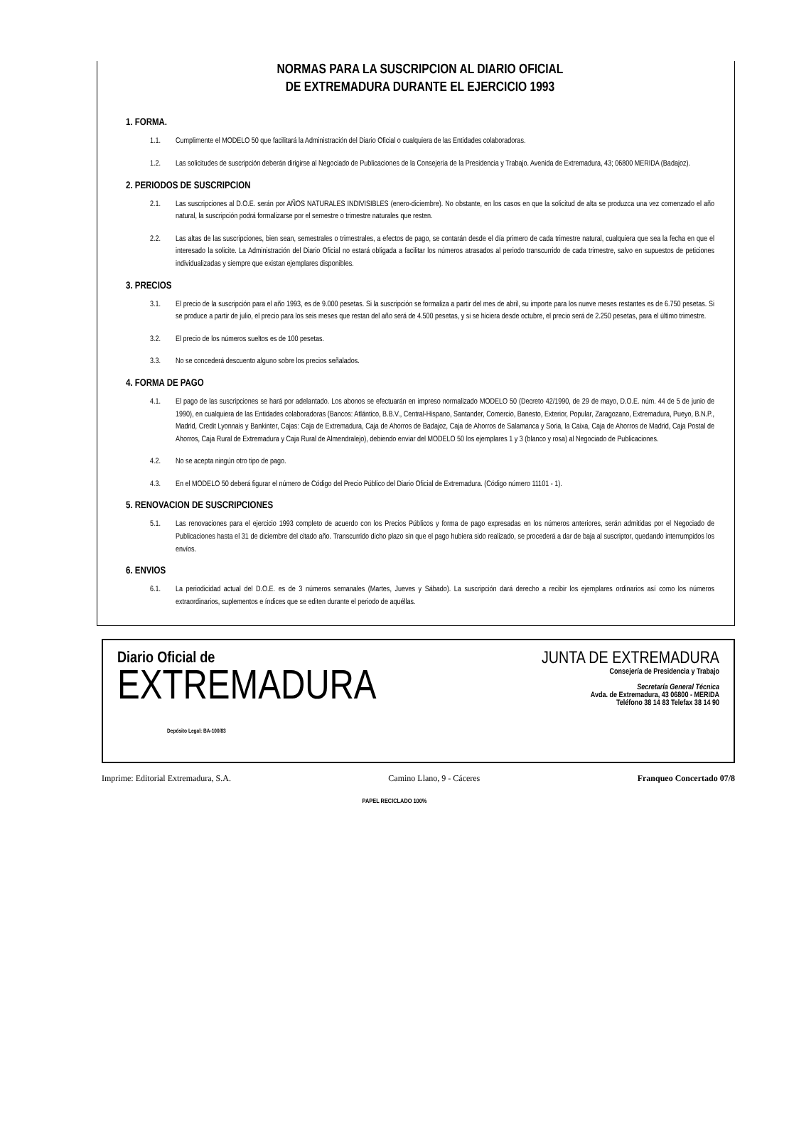NORMAS PARA LA SUSCRIPCION AL DIARIO OFICIAL
DE EXTREMADURA DURANTE EL EJERCICIO 1993
1. FORMA.
1.1. Cumplimente el MODELO 50 que facilitará la Administración del Diario Oficial o cualquiera de las Entidades colaboradoras.
1.2. Las solicitudes de suscripción deberán dirigirse al Negociado de Publicaciones de la Consejería de la Presidencia y Trabajo. Avenida de Extremadura, 43; 06800 MERIDA (Badajoz).
2. PERIODOS DE SUSCRIPCION
2.1. Las suscripciones al D.O.E. serán por AÑOS NATURALES INDIVISIBLES (enero-diciembre). No obstante, en los casos en que la solicitud de alta se produzca una vez comenzado el año natural, la suscripción podrá formalizarse por el semestre o trimestre naturales que resten.
2.2. Las altas de las suscripciones, bien sean, semestrales o trimestrales, a efectos de pago, se contarán desde el día primero de cada trimestre natural, cualquiera que sea la fecha en que el interesado la solicite. La Administración del Diario Oficial no estará obligada a facilitar los números atrasados al periodo transcurrido de cada trimestre, salvo en supuestos de peticiones individualizadas y siempre que existan ejemplares disponibles.
3. PRECIOS
3.1. El precio de la suscripción para el año 1993, es de 9.000 pesetas. Si la suscripción se formaliza a partir del mes de abril, su importe para los nueve meses restantes es de 6.750 pesetas. Si se produce a partir de julio, el precio para los seis meses que restan del año será de 4.500 pesetas, y si se hiciera desde octubre, el precio será de 2.250 pesetas, para el último trimestre.
3.2. El precio de los números sueltos es de 100 pesetas.
3.3. No se concederá descuento alguno sobre los precios señalados.
4. FORMA DE PAGO
4.1. El pago de las suscripciones se hará por adelantado. Los abonos se efectuarán en impreso normalizado MODELO 50 (Decreto 42/1990, de 29 de mayo, D.O.E. núm. 44 de 5 de junio de 1990), en cualquiera de las Entidades colaboradoras (Bancos: Atlántico, B.B.V., Central-Hispano, Santander, Comercio, Banesto, Exterior, Popular, Zaragozano, Extremadura, Pueyo, B.N.P., Madrid, Credit Lyonnais y Bankinter, Cajas: Caja de Extremadura, Caja de Ahorros de Badajoz, Caja de Ahorros de Salamanca y Soria, la Caixa, Caja de Ahorros de Madrid, Caja Postal de Ahorros, Caja Rural de Extremadura y Caja Rural de Almendralejo), debiendo enviar del MODELO 50 los ejemplares 1 y 3 (blanco y rosa) al Negociado de Publicaciones.
4.2. No se acepta ningún otro tipo de pago.
4.3. En el MODELO 50 deberá figurar el número de Código del Precio Público del Diario Oficial de Extremadura. (Código número 11101 - 1).
5. RENOVACION DE SUSCRIPCIONES
5.1. Las renovaciones para el ejercicio 1993 completo de acuerdo con los Precios Públicos y forma de pago expresadas en los números anteriores, serán admitidas por el Negociado de Publicaciones hasta el 31 de diciembre del citado año. Transcurrido dicho plazo sin que el pago hubiera sido realizado, se procederá a dar de baja al suscriptor, quedando interrumpidos los envíos.
6. ENVIOS
6.1. La periodicidad actual del D.O.E. es de 3 números semanales (Martes, Jueves y Sábado). La suscripción dará derecho a recibir los ejemplares ordinarios así como los números extraordinarios, suplementos e índices que se editen durante el periodo de aquéllas.
Diario Oficial de
EXTREMADURA
Depósito Legal: BA-100/83
JUNTA DE EXTREMADURA
Consejería de Presidencia y Trabajo
Secretaría General Técnica
Avda. de Extremadura, 43 06800 - MERIDA
Teléfono 38 14 83 Telefax 38 14 90
Imprime: Editorial Extremadura, S.A. Camino Llano, 9 - Cáceres Franqueo Concertado 07/8
PAPEL RECICLADO 100%